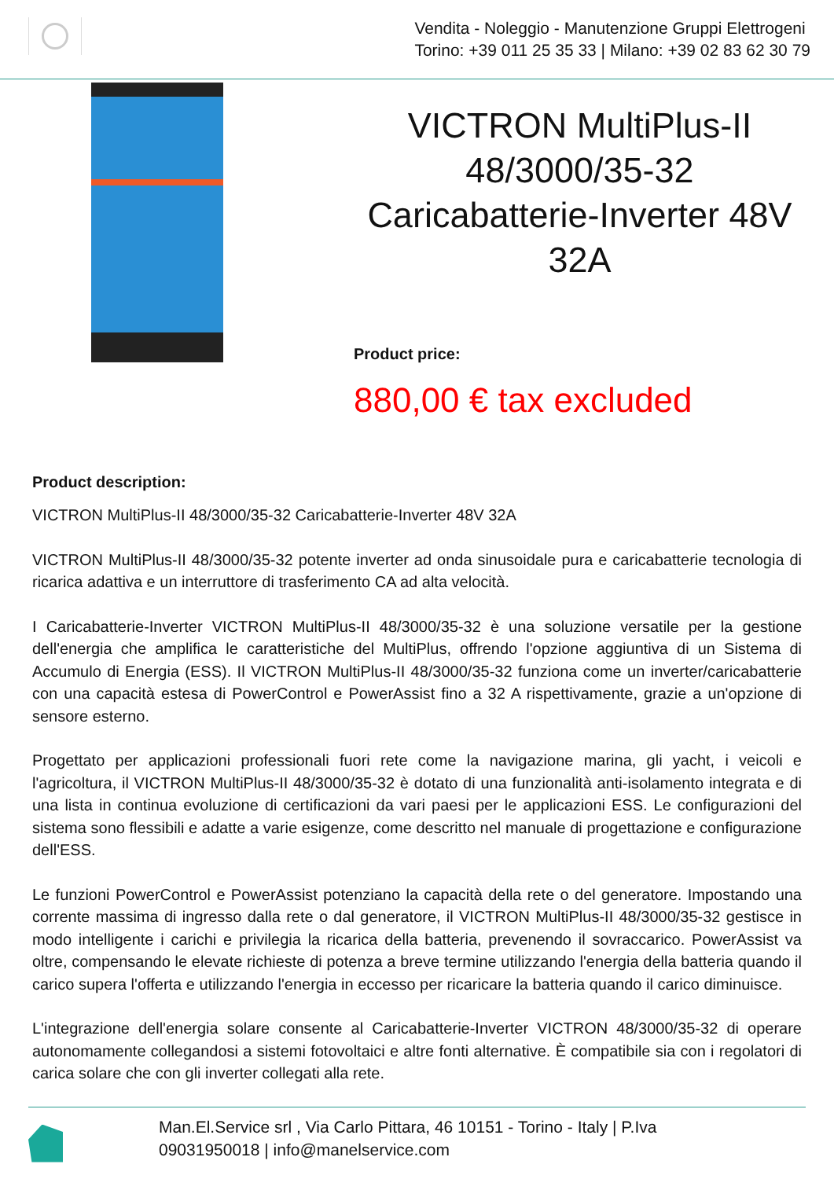Vendita - Noleggio - Manutenzione Gruppi Elettrogeni
Torino: +39 011 25 35 33 | Milano: +39 02 83 62 30 79
VICTRON MultiPlus-II 48/3000/35-32 Caricabatterie-Inverter 48V 32A
Product price:
880,00 € tax excluded
Product description:
VICTRON MultiPlus-II 48/3000/35-32 Caricabatterie-Inverter 48V 32A
VICTRON MultiPlus-II 48/3000/35-32 potente inverter ad onda sinusoidale pura e caricabatterie tecnologia di ricarica adattiva e un interruttore di trasferimento CA ad alta velocità.
I Caricabatterie-Inverter VICTRON MultiPlus-II 48/3000/35-32 è una soluzione versatile per la gestione dell'energia che amplifica le caratteristiche del MultiPlus, offrendo l'opzione aggiuntiva di un Sistema di Accumulo di Energia (ESS). Il VICTRON MultiPlus-II 48/3000/35-32 funziona come un inverter/caricabatterie con una capacità estesa di PowerControl e PowerAssist fino a 32 A rispettivamente, grazie a un'opzione di sensore esterno.
Progettato per applicazioni professionali fuori rete come la navigazione marina, gli yacht, i veicoli e l'agricoltura, il VICTRON MultiPlus-II 48/3000/35-32 è dotato di una funzionalità anti-isolamento integrata e di una lista in continua evoluzione di certificazioni da vari paesi per le applicazioni ESS. Le configurazioni del sistema sono flessibili e adatte a varie esigenze, come descritto nel manuale di progettazione e configurazione dell'ESS.
Le funzioni PowerControl e PowerAssist potenziano la capacità della rete o del generatore. Impostando una corrente massima di ingresso dalla rete o dal generatore, il VICTRON MultiPlus-II 48/3000/35-32 gestisce in modo intelligente i carichi e privilegia la ricarica della batteria, prevenendo il sovraccarico. PowerAssist va oltre, compensando le elevate richieste di potenza a breve termine utilizzando l'energia della batteria quando il carico supera l'offerta e utilizzando l'energia in eccesso per ricaricare la batteria quando il carico diminuisce.
L'integrazione dell'energia solare consente al Caricabatterie-Inverter VICTRON 48/3000/35-32 di operare autonomamente collegandosi a sistemi fotovoltaici e altre fonti alternative. È compatibile sia con i regolatori di carica solare che con gli inverter collegati alla rete.
Man.El.Service srl , Via Carlo Pittara, 46 10151 - Torino - Italy | P.Iva
09031950018 | info@manelservice.com